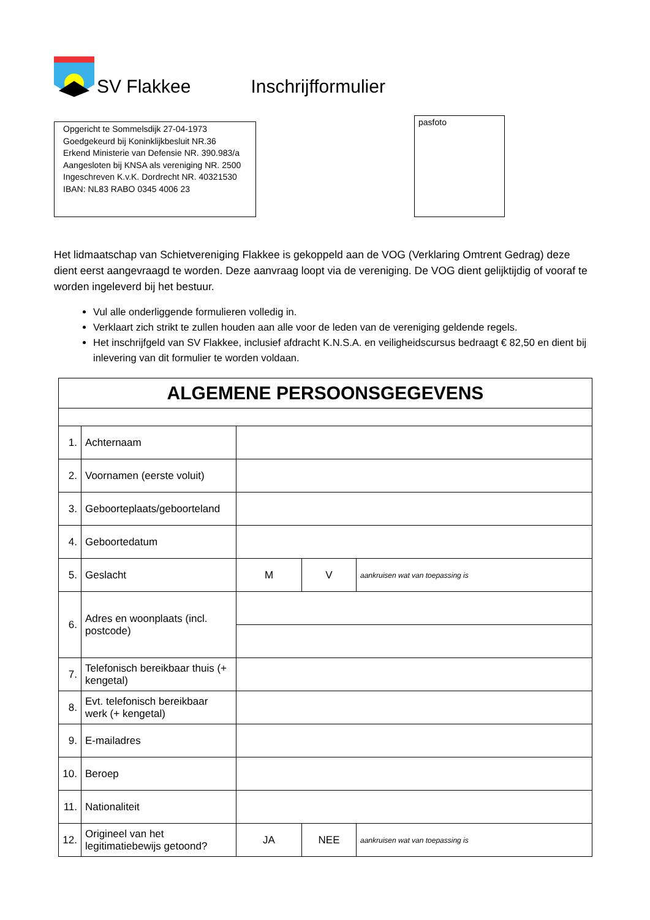SV Flakkee
Inschrijfformulier
Opgericht te Sommelsdijk 27-04-1973
Goedgekeurd bij Koninklijkbesluit NR.36
Erkend Ministerie van Defensie NR. 390.983/a
Aangesloten bij KNSA als vereniging NR. 2500
Ingeschreven K.v.K. Dordrecht NR. 40321530
IBAN: NL83 RABO 0345 4006 23
pasfoto
Het lidmaatschap van Schietvereniging Flakkee is gekoppeld aan de VOG (Verklaring Omtrent Gedrag) deze dient eerst aangevraagd te worden. Deze aanvraag loopt via de vereniging. De VOG dient gelijktijdig of vooraf te worden ingeleverd bij het bestuur.
Vul alle onderliggende formulieren volledig in.
Verklaart zich strikt te zullen houden aan alle voor de leden van de vereniging geldende regels.
Het inschrijfgeld van SV Flakkee, inclusief afdracht K.N.S.A. en veiligheidscursus bedraagt € 82,50 en dient bij inlevering van dit formulier te worden voldaan.
| ALGEMENE PERSOONSGEGEVENS | | | | |
| 1. | Achternaam | | | |
| 2. | Voornamen (eerste voluit) | | | |
| 3. | Geboorteplaats/geboorteland | | | |
| 4. | Geboortedatum | | | |
| 5. | Geslacht | M | V | aankruisen wat van toepassing is |
| 6. | Adres en woonplaats (incl. postcode) | | | |
| 7. | Telefonisch bereikbaar thuis (+ kengetal) | | | |
| 8. | Evt. telefonisch bereikbaar werk (+ kengetal) | | | |
| 9. | E-mailadres | | | |
| 10. | Beroep | | | |
| 11. | Nationaliteit | | | |
| 12. | Origineel van het legitimatiebewijs getoond? | JA | NEE | aankruisen wat van toepassing is |